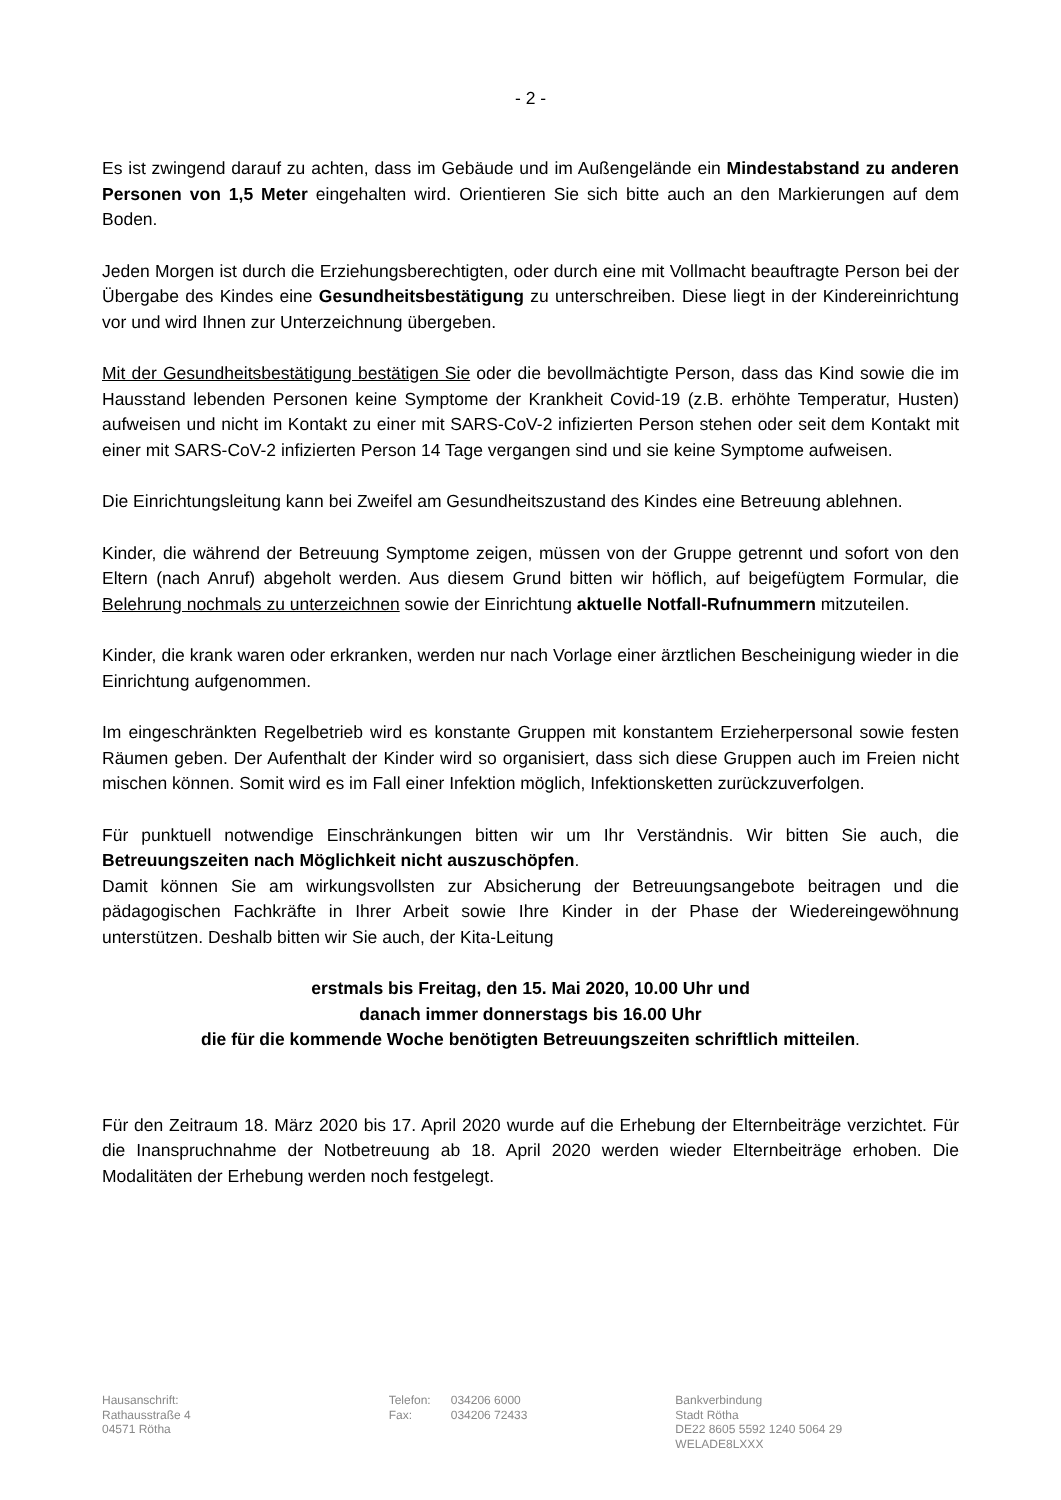- 2 -
Es ist zwingend darauf zu achten, dass im Gebäude und im Außengelände ein Mindestabstand zu anderen Personen von 1,5 Meter eingehalten wird. Orientieren Sie sich bitte auch an den Markierungen auf dem Boden.
Jeden Morgen ist durch die Erziehungsberechtigten, oder durch eine mit Vollmacht beauftragte Person bei der Übergabe des Kindes eine Gesundheitsbestätigung zu unterschreiben. Diese liegt in der Kindereinrichtung vor und wird Ihnen zur Unterzeichnung übergeben.
Mit der Gesundheitsbestätigung bestätigen Sie oder die bevollmächtigte Person, dass das Kind sowie die im Hausstand lebenden Personen keine Symptome der Krankheit Covid-19 (z.B. erhöhte Temperatur, Husten) aufweisen und nicht im Kontakt zu einer mit SARS-CoV-2 infizierten Person stehen oder seit dem Kontakt mit einer mit SARS-CoV-2 infizierten Person 14 Tage vergangen sind und sie keine Symptome aufweisen.
Die Einrichtungsleitung kann bei Zweifel am Gesundheitszustand des Kindes eine Betreuung ablehnen.
Kinder, die während der Betreuung Symptome zeigen, müssen von der Gruppe getrennt und sofort von den Eltern (nach Anruf) abgeholt werden. Aus diesem Grund bitten wir höflich, auf beigefügtem Formular, die Belehrung nochmals zu unterzeichnen sowie der Einrichtung aktuelle Notfall-Rufnummern mitzuteilen.
Kinder, die krank waren oder erkranken, werden nur nach Vorlage einer ärztlichen Bescheinigung wieder in die Einrichtung aufgenommen.
Im eingeschränkten Regelbetrieb wird es konstante Gruppen mit konstantem Erzieherpersonal sowie festen Räumen geben. Der Aufenthalt der Kinder wird so organisiert, dass sich diese Gruppen auch im Freien nicht mischen können. Somit wird es im Fall einer Infektion möglich, Infektionsketten zurückzuverfolgen.
Für punktuell notwendige Einschränkungen bitten wir um Ihr Verständnis. Wir bitten Sie auch, die Betreuungszeiten nach Möglichkeit nicht auszuschöpfen.
Damit können Sie am wirkungsvollsten zur Absicherung der Betreuungsangebote beitragen und die pädagogischen Fachkräfte in Ihrer Arbeit sowie Ihre Kinder in der Phase der Wiedereingewöhnung unterstützen. Deshalb bitten wir Sie auch, der Kita-Leitung
erstmals bis Freitag, den 15. Mai 2020, 10.00 Uhr und
danach immer donnerstags bis 16.00 Uhr
die für die kommende Woche benötigten Betreuungszeiten schriftlich mitteilen.
Für den Zeitraum 18. März 2020 bis 17. April 2020 wurde auf die Erhebung der Elternbeiträge verzichtet. Für die Inanspruchnahme der Notbetreuung ab 18. April 2020 werden wieder Elternbeiträge erhoben. Die Modalitäten der Erhebung werden noch festgelegt.
Hausanschrift:
Rathausstraße 4
04571 Rötha
| Telefon: | 034206 6000 |
| Fax: | 034206 72433 |
Bankverbindung
Stadt Rötha
DE22 8605 5592 1240 5064 29
WELADE8LXXX